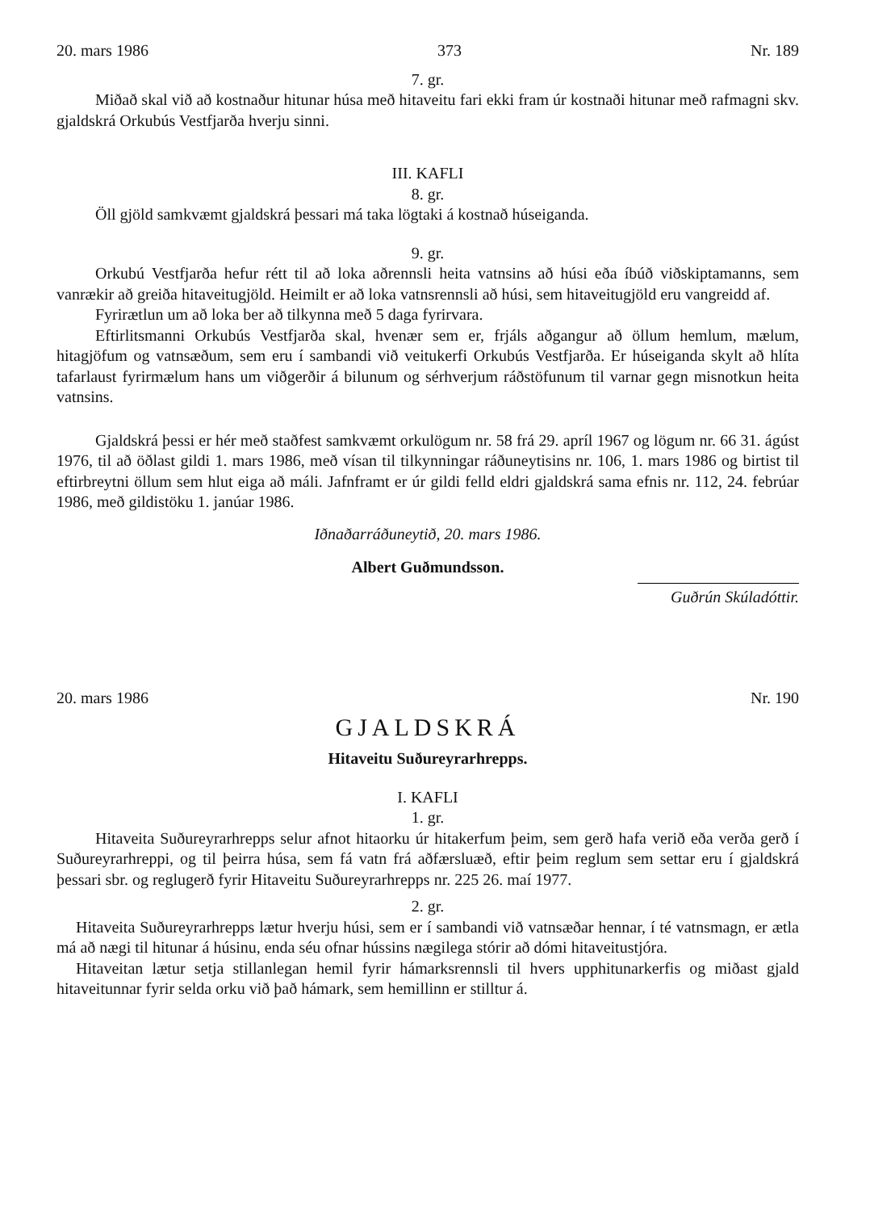20. mars 1986 373 Nr. 189
7. gr.
Miðað skal við að kostnaður hitunar húsa með hitaveitu fari ekki fram úr kostnaði hitunar með rafmagni skv. gjaldskrá Orkubús Vestfjarða hverju sinni.
III. KAFLI
8. gr.
Öll gjöld samkvæmt gjaldskrá þessari má taka lögtaki á kostnað húseiganda.
9. gr.
Orkubú Vestfjarða hefur rétt til að loka aðrennsli heita vatnsins að húsi eða íbúð viðskiptamanns, sem vanrækir að greiða hitaveitugjöld. Heimilt er að loka vatnsrennsli að húsi, sem hitaveitugjöld eru vangreidd af.
Fyrirætlun um að loka ber að tilkynna með 5 daga fyrirvara.
Eftirlitsmanni Orkubús Vestfjarða skal, hvenær sem er, frjáls aðgangur að öllum hemlum, mælum, hitagjöfum og vatnsæðum, sem eru í sambandi við veitukerfi Orkubús Vestfjarða. Er húseiganda skylt að hlíta tafarlaust fyrirmælum hans um viðgerðir á bilunum og sérhverjum ráðstöfunum til varnar gegn misnotkun heita vatnsins.
Gjaldskrá þessi er hér með staðfest samkvæmt orkulögum nr. 58 frá 29. apríl 1967 og lögum nr. 66 31. ágúst 1976, til að öðlast gildi 1. mars 1986, með vísan til tilkynningar ráðuneytisins nr. 106, 1. mars 1986 og birtist til eftirbreytni öllum sem hlut eiga að máli. Jafnframt er úr gildi felld eldri gjaldskrá sama efnis nr. 112, 24. febrúar 1986, með gildistöku 1. janúar 1986.
Iðnaðarráðuneytið, 20. mars 1986.
Albert Guðmundsson.
Guðrún Skúladóttir.
20. mars 1986 Nr. 190
GJALDSKRÁ
Hitaveitu Suðureyrarhrepps.
I. KAFLI
1. gr.
Hitaveita Suðureyrarhrepps selur afnot hitaorku úr hitakerfum þeim, sem gerð hafa verið eða verða gerð í Suðureyrarhreppi, og til þeirra húsa, sem fá vatn frá aðfærsluæð, eftir þeim reglum sem settar eru í gjaldskrá þessari sbr. og reglugerð fyrir Hitaveitu Suðureyrarhrepps nr. 225 26. maí 1977.
2. gr.
Hitaveita Suðureyrarhrepps lætur hverju húsi, sem er í sambandi við vatnsæðar hennar, í té vatnsmagn, er ætla má að nægi til hitunar á húsinu, enda séu ofnar hússins nægilega stórir að dómi hitaveitustjóra.
Hitaveitan lætur setja stillanlegan hemil fyrir hámarksrennsli til hvers upphitunarkerfis og miðast gjald hitaveitunnar fyrir selda orku við það hámark, sem hemillinn er stilltur á.